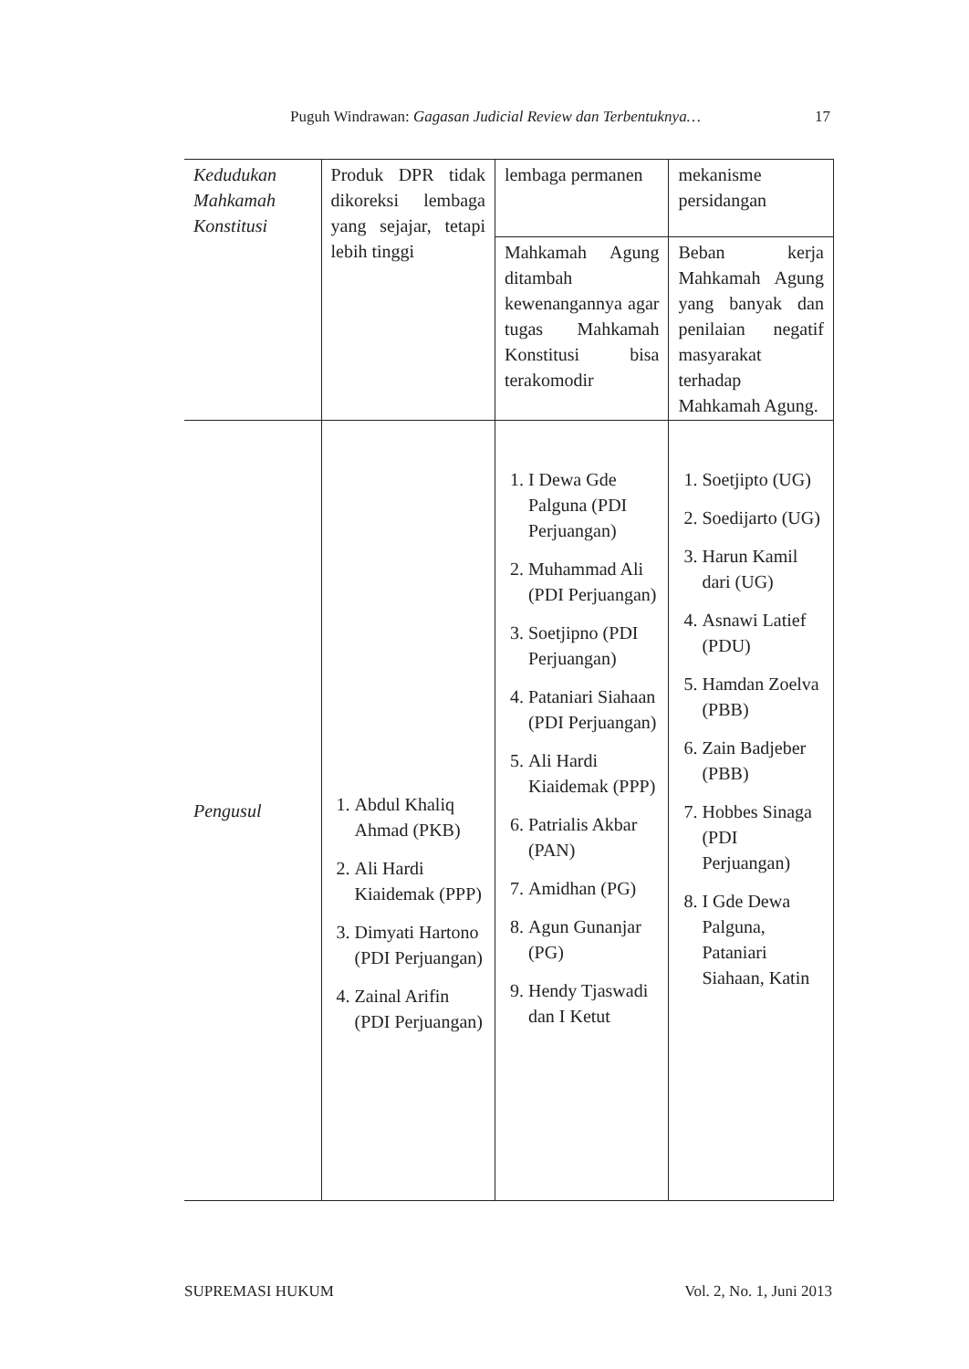Puguh Windrawan: Gagasan Judicial Review dan Terbentuknya… 17
| Kedudukan Mahkamah Konstitusi | Produk DPR tidak dikoreksi lembaga yang sejajar, tetapi lebih tinggi | lembaga permanen | mekanisme persidangan |
| | | Mahkamah Agung ditambah kewenangannya agar tugas Mahkamah Konstitusi bisa terakomodir | Beban kerja Mahkamah Agung yang banyak dan penilaian negatif masyarakat terhadap Mahkamah Agung. |
| Pengusul | 1. Abdul Khaliq Ahmad (PKB) 2. Ali Hardi Kiaidemak (PPP) 3. Dimyati Hartono (PDI Perjuangan) 4. Zainal Arifin (PDI Perjuangan) | 1. I Dewa Gde Palguna (PDI Perjuangan) 2. Muhammad Ali (PDI Perjuangan) 3. Soetjipno (PDI Perjuangan) 4. Pataniari Siahaan (PDI Perjuangan) 5. Ali Hardi Kiaidemak (PPP) 6. Patrialis Akbar (PAN) 7. Amidhan (PG) 8. Agun Gunanjar (PG) 9. Hendy Tjaswadi dan I Ketut | 1. Soetjipto (UG) 2. Soedijarto (UG) 3. Harun Kamil dari (UG) 4. Asnawi Latief (PDU) 5. Hamdan Zoelva (PBB) 6. Zain Badjeber (PBB) 7. Hobbes Sinaga (PDI Perjuangan) 8. I Gde Dewa Palguna, Pataniari Siahaan, Katin |
SUPREMASI HUKUM Vol. 2, No. 1, Juni 2013